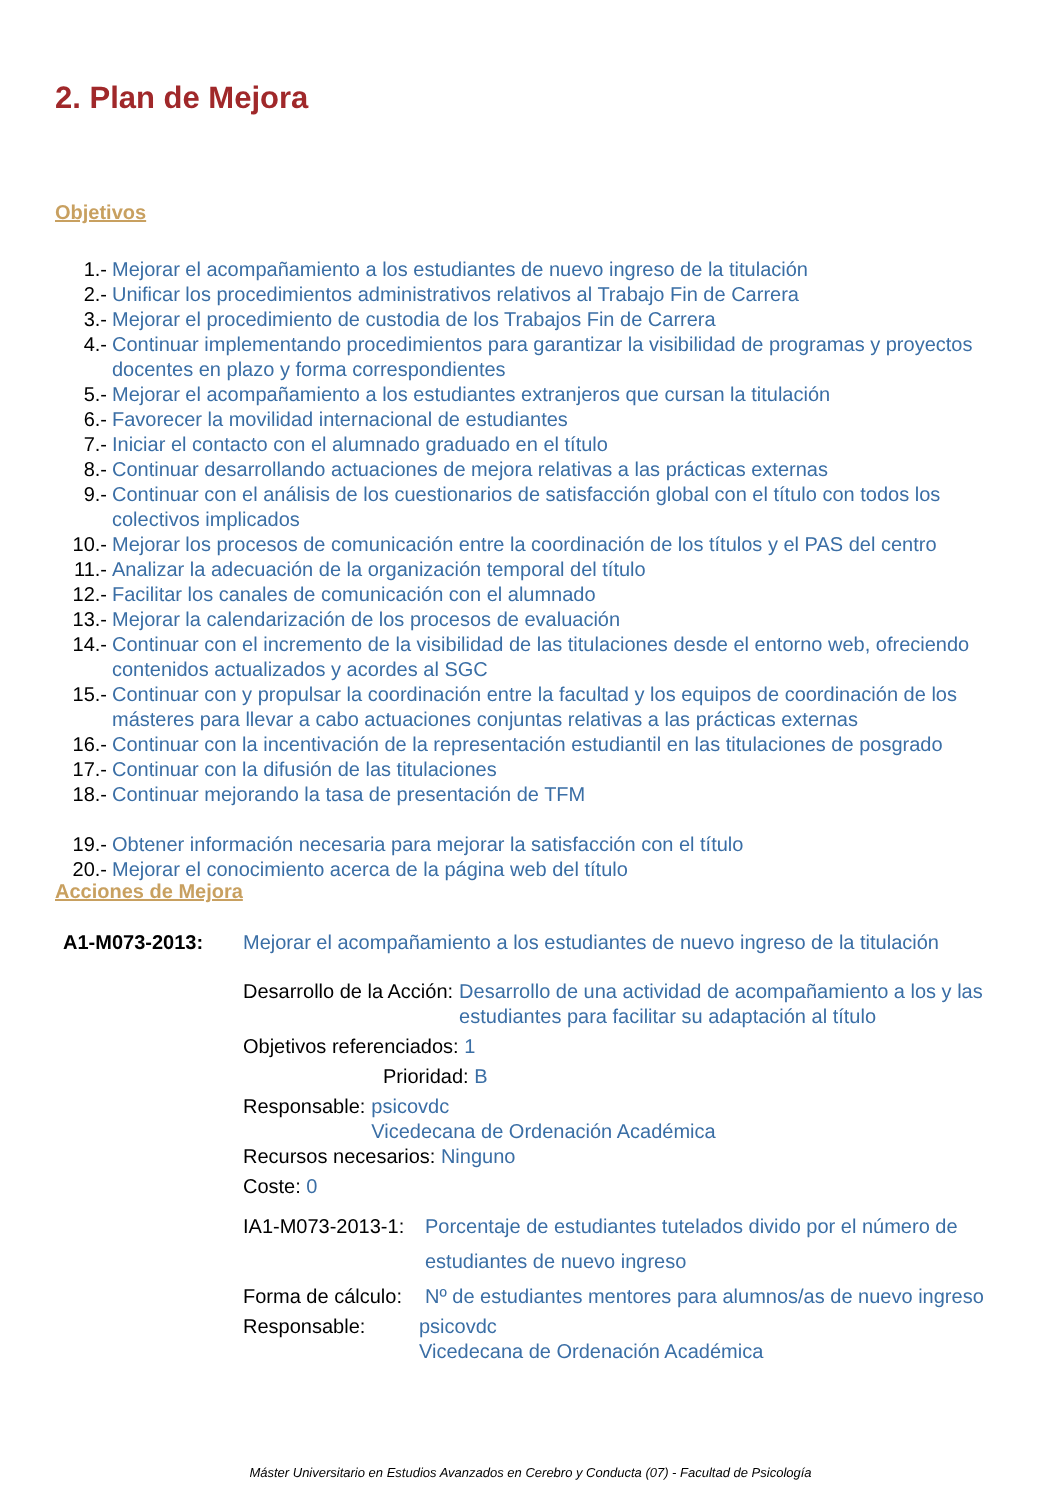2. Plan de Mejora
Objetivos
1.- Mejorar el acompañamiento a los estudiantes de nuevo ingreso de la titulación
2.- Unificar los procedimientos administrativos relativos al Trabajo Fin de Carrera
3.- Mejorar el procedimiento de custodia de los Trabajos Fin de Carrera
4.- Continuar implementando procedimientos para garantizar la visibilidad de programas y proyectos docentes en plazo y forma correspondientes
5.- Mejorar el acompañamiento a los estudiantes extranjeros que cursan la titulación
6.- Favorecer la movilidad internacional de estudiantes
7.- Iniciar el contacto con el alumnado graduado en el título
8.- Continuar desarrollando actuaciones de mejora relativas a las prácticas externas
9.- Continuar con el análisis de los cuestionarios de satisfacción global con el título con todos los colectivos implicados
10.- Mejorar los procesos de comunicación entre la coordinación de los títulos y el PAS del centro
11.- Analizar la adecuación de la organización temporal del título
12.- Facilitar los canales de comunicación con el alumnado
13.- Mejorar la calendarización de los procesos de evaluación
14.- Continuar con el incremento de la visibilidad de las titulaciones desde el entorno web, ofreciendo contenidos actualizados y acordes al SGC
15.- Continuar con y propulsar la coordinación entre la facultad y los equipos de coordinación de los másteres para llevar a cabo actuaciones conjuntas relativas a las prácticas externas
16.- Continuar con la incentivación de la representación estudiantil en las titulaciones de posgrado
17.- Continuar con la difusión de las titulaciones
18.- Continuar mejorando la tasa de presentación de TFM
19.- Obtener información necesaria para mejorar la satisfacción con el título
20.- Mejorar el conocimiento acerca de la página web del título
Acciones de Mejora
A1-M073-2013: Mejorar el acompañamiento a los estudiantes de nuevo ingreso de la titulación
Desarrollo de la Acción: Desarrollo de una actividad de acompañamiento a los y las estudiantes para facilitar su adaptación al título
Objetivos referenciados: 1
Prioridad: B
Responsable: psicovdc
Vicedecana de Ordenación Académica
Recursos necesarios: Ninguno
Coste: 0
IA1-M073-2013-1: Porcentaje de estudiantes tutelados divido por el número de estudiantes de nuevo ingreso
Forma de cálculo: Nº de estudiantes mentores para alumnos/as de nuevo ingreso
Responsable: psicovdc
Vicedecana de Ordenación Académica
Máster Universitario en Estudios Avanzados en Cerebro y Conducta (07) - Facultad de Psicología